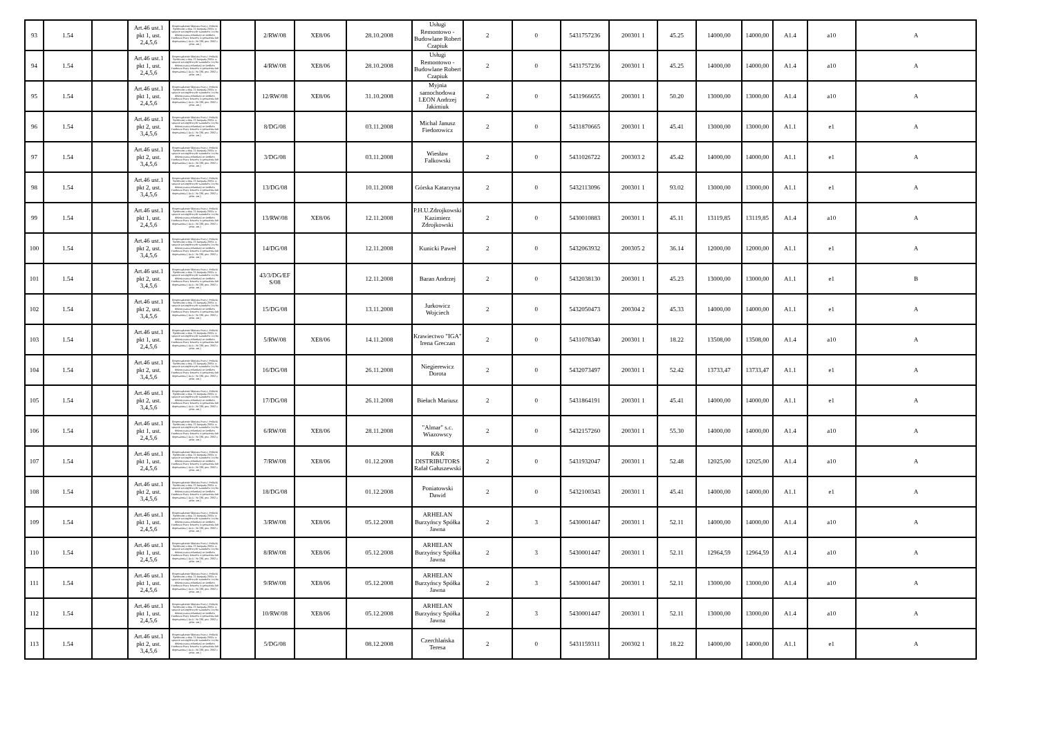| 93 | 1.54 | | Art.46 ust.1 pkt 1, ust. 2,4,5,6 | Rozporządzenie Ministra Pracy i Polityki Społecznej z dnia 21 listopada 2005r. w sprawie szczegółowych warunków i trybu dokonywania refundacji ze środków Funduszu Pracy kosztów wyposażenia lub doposażenia ( Dz.U. Nr 236, poz. 2002 z późn. zm.) | | 2/RW/08 | XE8/06 | 28.10.2008 | Usługi Remontowo - Budowlane Robert Czapiuk | 2 | 0 | 5431757236 | 200301 1 | 45.25 | 14000,00 | 14000,00 | A1.4 | a10 | A |
| 94 | 1.54 | | Art.46 ust.1 pkt 1, ust. 2,4,5,6 | Rozporządzenie Ministra Pracy i Polityki Społecznej z dnia 21 listopada 2005r. w sprawie szczegółowych warunków i trybu dokonywania refundacji ze środków Funduszu Pracy kosztów wyposażenia lub doposażenia ( Dz.U. Nr 236, poz. 2002 z późn. zm.) | | 4/RW/08 | XE8/06 | 28.10.2008 | Usługi Remontowo - Budowlane Robert Czapiuk | 2 | 0 | 5431757236 | 200301 1 | 45.25 | 14000,00 | 14000,00 | A1.4 | a10 | A |
| 95 | 1.54 | | Art.46 ust.1 pkt 1, ust. 2,4,5,6 | Rozporządzenie Ministra Pracy i Polityki Społecznej z dnia 21 listopada 2005r. w sprawie szczegółowych warunków i trybu dokonywania refundacji ze środków Funduszu Pracy kosztów wyposażenia lub doposażenia ( Dz.U. Nr 236, poz. 2002 z późn. zm.) | | 12/RW/08 | XE8/06 | 31.10.2008 | Myjnia samochodowa LEON Andrzej Jakimiuk | 2 | 0 | 5431966655 | 200301 1 | 50.20 | 13000,00 | 13000,00 | A1.4 | a10 | A |
| 96 | 1.54 | | Art.46 ust.1 pkt 2, ust. 3,4,5,6 | Rozporządzenie Ministra Pracy i Polityki Społecznej z dnia 21 listopada 2005r. w sprawie szczegółowych warunków i trybu dokonywania refundacji ze środków Funduszu Pracy kosztów wyposażenia lub doposażenia ( Dz.U. Nr 236, poz. 2002 z późn. zm.) | | 8/DG/08 | | 03.11.2008 | Michal Janusz Fiedorowicz | 2 | 0 | 5431870665 | 200301 1 | 45.41 | 13000,00 | 13000,00 | A1.1 | e1 | A |
| 97 | 1.54 | | Art.46 ust.1 pkt 2, ust. 3,4,5,6 | Rozporządzenie Ministra Pracy i Polityki Społecznej z dnia 21 listopada 2005r. w sprawie szczegółowych warunków i trybu dokonywania refundacji ze środków Funduszu Pracy kosztów wyposażenia lub doposażenia ( Dz.U. Nr 236, poz. 2002 z późn. zm.) | | 3/DG/08 | | 03.11.2008 | Wiesław Falkowski | 2 | 0 | 5431026722 | 200303 2 | 45.42 | 14000,00 | 14000,00 | A1.1 | e1 | A |
| 98 | 1.54 | | Art.46 ust.1 pkt 2, ust. 3,4,5,6 | Rozporządzenie Ministra Pracy i Polityki Społecznej z dnia 21 listopada 2005r. w sprawie szczegółowych warunków i trybu dokonywania refundacji ze środków Funduszu Pracy kosztów wyposażenia lub doposażenia ( Dz.U. Nr 236, poz. 2002 z późn. zm.) | | 13/DG/08 | | 10.11.2008 | Górska Katarzyna | 2 | 0 | 5432113096 | 200301 1 | 93.02 | 13000,00 | 13000,00 | A1.1 | e1 | A |
| 99 | 1.54 | | Art.46 ust.1 pkt 1, ust. 2,4,5,6 | Rozporządzenie Ministra Pracy i Polityki Społecznej z dnia 21 listopada 2005r. w sprawie szczegółowych warunków i trybu dokonywania refundacji ze środków Funduszu Pracy kosztów wyposażenia lub doposażenia ( Dz.U. Nr 236, poz. 2002 z późn. zm.) | | 13/RW/08 | XE8/06 | 12.11.2008 | P.H.U.Zdrojkowski Kazimierz Zdrojkowski | 2 | 0 | 5430010883 | 200301 1 | 45.11 | 13119,85 | 13119,85 | A1.4 | a10 | A |
| 100 | 1.54 | | Art.46 ust.1 pkt 2, ust. 3,4,5,6 | Rozporządzenie Ministra Pracy i Polityki Społecznej z dnia 21 listopada 2005r. w sprawie szczegółowych warunków i trybu dokonywania refundacji ze środków Funduszu Pracy kosztów wyposażenia lub doposażenia ( Dz.U. Nr 236, poz. 2002 z późn. zm.) | | 14/DG/08 | | 12.11.2008 | Kunicki Paweł | 2 | 0 | 5432063932 | 200305 2 | 36.14 | 12000,00 | 12000,00 | A1.1 | e1 | A |
| 101 | 1.54 | | Art.46 ust.1 pkt 2, ust. 3,4,5,6 | Rozporządzenie Ministra Pracy i Polityki Społecznej z dnia 21 listopada 2005r. w sprawie szczegółowych warunków i trybu dokonywania refundacji ze środków Funduszu Pracy kosztów wyposażenia lub doposażenia ( Dz.U. Nr 236, poz. 2002 z późn. zm.) | | 43/3/DG/EF S/08 | | 12.11.2008 | Baran Andrzej | 2 | 0 | 5432038130 | 200301 1 | 45.23 | 13000,00 | 13000,00 | A1.1 | e1 | B |
| 102 | 1.54 | | Art.46 ust.1 pkt 2, ust. 3,4,5,6 | Rozporządzenie Ministra Pracy i Polityki Społecznej z dnia 21 listopada 2005r. w sprawie szczegółowych warunków i trybu dokonywania refundacji ze środków Funduszu Pracy kosztów wyposażenia lub doposażenia ( Dz.U. Nr 236, poz. 2002 z późn. zm.) | | 15/DG/08 | | 13.11.2008 | Jurkowicz Wojciech | 2 | 0 | 5432050473 | 200304 2 | 45.33 | 14000,00 | 14000,00 | A1.1 | e1 | A |
| 103 | 1.54 | | Art.46 ust.1 pkt 1, ust. 2,4,5,6 | Rozporządzenie Ministra Pracy i Polityki Społecznej z dnia 21 listopada 2005r. w sprawie szczegółowych warunków i trybu dokonywania refundacji ze środków Funduszu Pracy kosztów wyposażenia lub doposażenia ( Dz.U. Nr 236, poz. 2002 z późn. zm.) | | 5/RW/08 | XE8/06 | 14.11.2008 | Krawiectwo "IGA" Irena Greczan | 2 | 0 | 5431078340 | 200301 1 | 18.22 | 13508,00 | 13508,00 | A1.4 | a10 | A |
| 104 | 1.54 | | Art.46 ust.1 pkt 2, ust. 3,4,5,6 | Rozporządzenie Ministra Pracy i Polityki Społecznej z dnia 21 listopada 2005r. w sprawie szczegółowych warunków i trybu dokonywania refundacji ze środków Funduszu Pracy kosztów wyposażenia lub doposażenia ( Dz.U. Nr 236, poz. 2002 z późn. zm.) | | 16/DG/08 | | 26.11.2008 | Niegierewicz Dorota | 2 | 0 | 5432073497 | 200301 1 | 52.42 | 13733,47 | 13733,47 | A1.1 | e1 | A |
| 105 | 1.54 | | Art.46 ust.1 pkt 2, ust. 3,4,5,6 | Rozporządzenie Ministra Pracy i Polityki Społecznej z dnia 21 listopada 2005r. w sprawie szczegółowych warunków i trybu dokonywania refundacji ze środków Funduszu Pracy kosztów wyposażenia lub doposażenia ( Dz.U. Nr 236, poz. 2002 z późn. zm.) | | 17/DG/08 | | 26.11.2008 | Biełach Mariusz | 2 | 0 | 5431864191 | 200301 1 | 45.41 | 14000,00 | 14000,00 | A1.1 | e1 | A |
| 106 | 1.54 | | Art.46 ust.1 pkt 1, ust. 2,4,5,6 | Rozporządzenie Ministra Pracy i Polityki Społecznej z dnia 21 listopada 2005r. w sprawie szczegółowych warunków i trybu dokonywania refundacji ze środków Funduszu Pracy kosztów wyposażenia lub doposażenia ( Dz.U. Nr 236, poz. 2002 z późn. zm.) | | 6/RW/08 | XE8/06 | 28.11.2008 | "Almar" s.c. Wiazowscy | 2 | 0 | 5432157260 | 200301 1 | 55.30 | 14000,00 | 14000,00 | A1.4 | a10 | A |
| 107 | 1.54 | | Art.46 ust.1 pkt 1, ust. 2,4,5,6 | Rozporządzenie Ministra Pracy i Polityki Społecznej z dnia 21 listopada 2005r. w sprawie szczegółowych warunków i trybu dokonywania refundacji ze środków Funduszu Pracy kosztów wyposażenia lub doposażenia ( Dz.U. Nr 236, poz. 2002 z późn. zm.) | | 7/RW/08 | XE8/06 | 01.12.2008 | K&R DISTRIBUTORS Rafał Gałuszewski | 2 | 0 | 5431932047 | 200301 1 | 52.48 | 12025,00 | 12025,00 | A1.4 | a10 | A |
| 108 | 1.54 | | Art.46 ust.1 pkt 2, ust. 3,4,5,6 | Rozporządzenie Ministra Pracy i Polityki Społecznej z dnia 21 listopada 2005r. w sprawie szczegółowych warunków i trybu dokonywania refundacji ze środków Funduszu Pracy kosztów wyposażenia lub doposażenia ( Dz.U. Nr 236, poz. 2002 z późn. zm.) | | 18/DG/08 | | 01.12.2008 | Poniatowski Dawid | 2 | 0 | 5432100343 | 200301 1 | 45.41 | 14000,00 | 14000,00 | A1.1 | e1 | A |
| 109 | 1.54 | | Art.46 ust.1 pkt 1, ust. 2,4,5,6 | Rozporządzenie Ministra Pracy i Polityki Społecznej z dnia 21 listopada 2005r. w sprawie szczegółowych warunków i trybu dokonywania refundacji ze środków Funduszu Pracy kosztów wyposażenia lub doposażenia ( Dz.U. Nr 236, poz. 2002 z późn. zm.) | | 3/RW/08 | XE8/06 | 05.12.2008 | ARHELAN Burzyńscy Spółka Jawna | 2 | 3 | 5430001447 | 200301 1 | 52.11 | 14000,00 | 14000,00 | A1.4 | a10 | A |
| 110 | 1.54 | | Art.46 ust.1 pkt 1, ust. 2,4,5,6 | Rozporządzenie Ministra Pracy i Polityki Społecznej z dnia 21 listopada 2005r. w sprawie szczegółowych warunków i trybu dokonywania refundacji ze środków Funduszu Pracy kosztów wyposażenia lub doposażenia ( Dz.U. Nr 236, poz. 2002 z późn. zm.) | | 8/RW/08 | XE8/06 | 05.12.2008 | ARHELAN Burzyńscy Spółka Jawna | 2 | 3 | 5430001447 | 200301 1 | 52.11 | 12964,59 | 12964,59 | A1.4 | a10 | A |
| 111 | 1.54 | | Art.46 ust.1 pkt 1, ust. 2,4,5,6 | Rozporządzenie Ministra Pracy i Polityki Społecznej z dnia 21 listopada 2005r. w sprawie szczegółowych warunków i trybu dokonywania refundacji ze środków Funduszu Pracy kosztów wyposażenia lub doposażenia ( Dz.U. Nr 236, poz. 2002 z późn. zm.) | | 9/RW/08 | XE8/06 | 05.12.2008 | ARHELAN Burzyńscy Spółka Jawna | 2 | 3 | 5430001447 | 200301 1 | 52.11 | 13000,00 | 13000,00 | A1.4 | a10 | A |
| 112 | 1.54 | | Art.46 ust.1 pkt 1, ust. 2,4,5,6 | Rozporządzenie Ministra Pracy i Polityki Społecznej z dnia 21 listopada 2005r. w sprawie szczegółowych warunków i trybu dokonywania refundacji ze środków Funduszu Pracy kosztów wyposażenia lub doposażenia ( Dz.U. Nr 236, poz. 2002 z późn. zm.) | | 10/RW/08 | XE8/06 | 05.12.2008 | ARHELAN Burzyńscy Spółka Jawna | 2 | 3 | 5430001447 | 200301 1 | 52.11 | 13000,00 | 13000,00 | A1.4 | a10 | A |
| 113 | 1.54 | | Art.46 ust.1 pkt 2, ust. 3,4,5,6 | Rozporządzenie Ministra Pracy i Polityki Społecznej z dnia 21 listopada 2005r. w sprawie szczegółowych warunków i trybu dokonywania refundacji ze środków Funduszu Pracy kosztów wyposażenia lub doposażenia ( Dz.U. Nr 236, poz. 2002 z późn. zm.) | | 5/DG/08 | | 08.12.2008 | Czerchlańska Teresa | 2 | 0 | 5431159311 | 200302 1 | 18.22 | 14000,00 | 14000,00 | A1.1 | e1 | A |